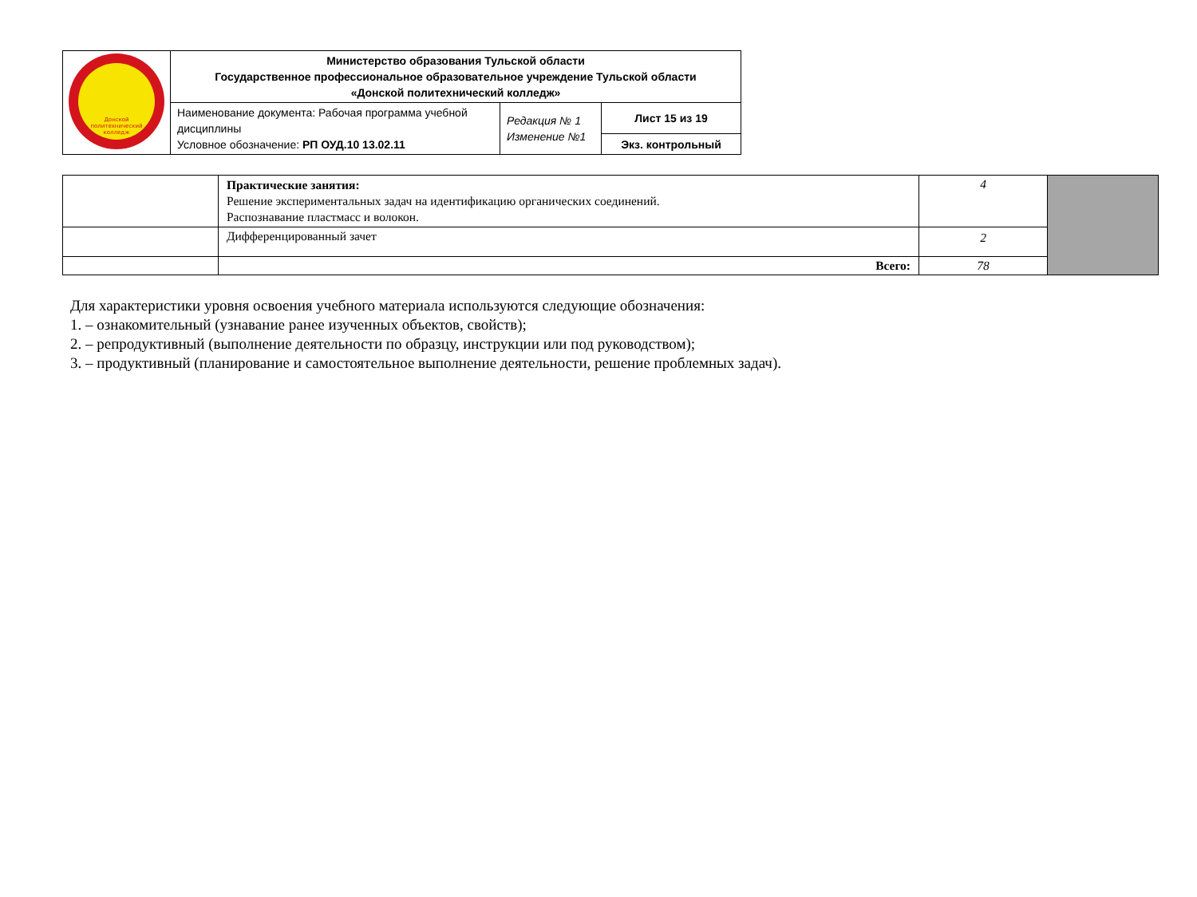| Донской политехнический колледж | Министерство образования Тульской области Государственное профессиональное образовательное учреждение Тульской области «Донской политехнический колледж» | | |
| | Наименование документа: Рабочая программа учебной дисциплины Условное обозначение: РП ОУД.10 13.02.11 | Редакция № 1 Изменение №1 | Лист 15 из 19 |
| | | | Экз. контрольный |
| | Практические занятия: Решение экспериментальных задач на идентификацию органических соединений. Распознавание пластмасс и волокон. | 4 | |
| | Дифференцированный зачет | 2 | |
| | Всего: | 78 | |
Для характеристики уровня освоения учебного материала используются следующие обозначения:
1. – ознакомительный (узнавание ранее изученных объектов, свойств);
2. – репродуктивный (выполнение деятельности по образцу, инструкции или под руководством);
3. – продуктивный (планирование и самостоятельное выполнение деятельности, решение проблемных задач).